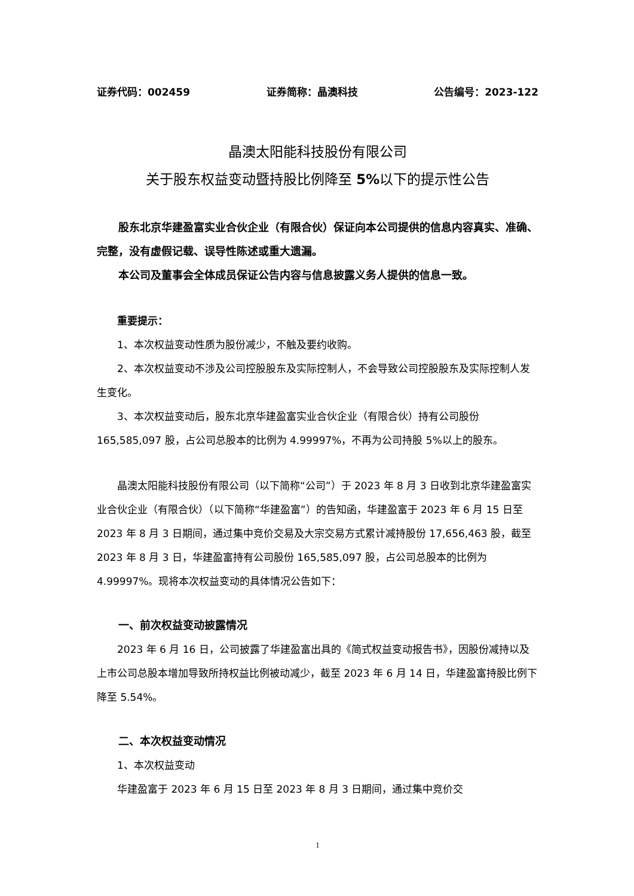证券代码：002459 证券简称：晶澳科技 公告编号：2023-122
晶澳太阳能科技股份有限公司
关于股东权益变动暨持股比例降至 5% 以下的提示性公告
股东北京华建盈富实业合伙企业（有限合伙）保证向本公司提供的信息内容真实、准确、完整，没有虚假记载、误导性陈述或重大遗漏。
本公司及董事会全体成员保证公告内容与信息披露义务人提供的信息一致。
重要提示：
1、本次权益变动性质为股份减少，不触及要约收购。
2、本次权益变动不涉及公司控股股东及实际控制人，不会导致公司控股股东及实际控制人发生变化。
3、本次权益变动后，股东北京华建盈富实业合伙企业（有限合伙）持有公司股份 165,585,097 股，占公司总股本的比例为 4.99997%，不再为公司持股 5%以上的股东。
晶澳太阳能科技股份有限公司（以下简称“公司”）于 2023 年 8 月 3 日收到北京华建盈富实业合伙企业（有限合伙）（以下简称“华建盈富”）的告知函，华建盈富于 2023 年 6 月 15 日至 2023 年 8 月 3 日期间，通过集中竞价交易及大宗交易方式累计减持股份 17,656,463 股，截至 2023 年 8 月 3 日，华建盈富持有公司股份 165,585,097 股，占公司总股本的比例为 4.99997%。现将本次权益变动的具体情况公告如下：
一、前次权益变动披露情况
2023 年 6 月 16 日，公司披露了华建盈富出具的《简式权益变动报告书》，因股份减持以及上市公司总股本增加导致所持权益比例被动减少，截至 2023 年 6 月 14 日，华建盈富持股比例下降至 5.54%。
二、本次权益变动情况
1、本次权益变动
华建盈富于 2023 年 6 月 15 日至 2023 年 8 月 3 日期间，通过集中竞价交
1